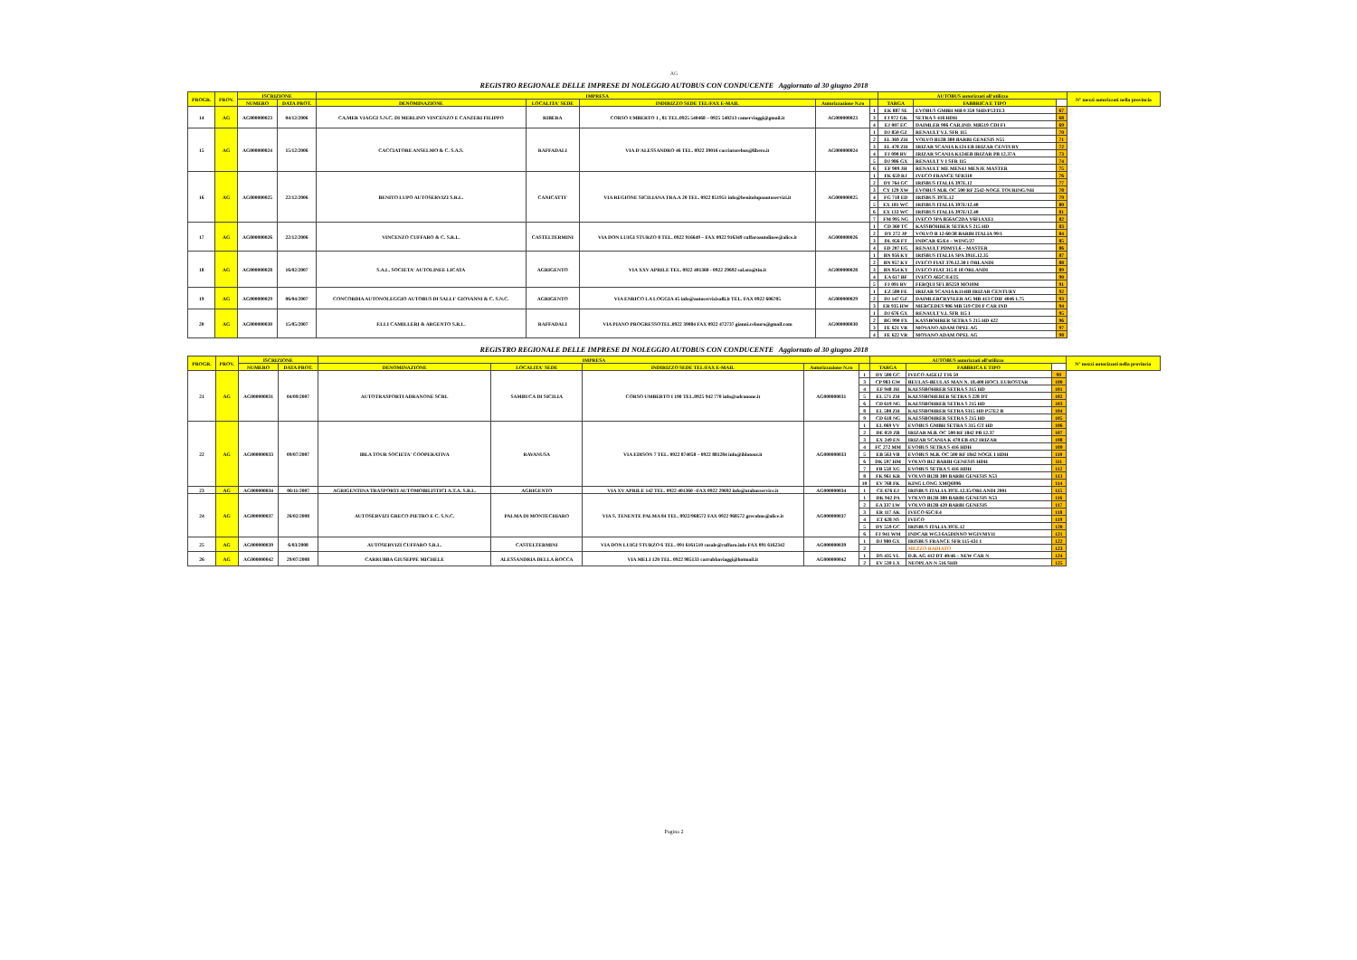AG
REGISTRO REGIONALE DELLE IMPRESE DI NOLEGGIO AUTOBUS CON CONDUCENTE Aggiornato al 30 giugno 2018
| PROGR. | PROV. | ISCRIZIONE | | IMPRESA | | | | | AUTOBUS autorizzati all'utilizzo | | | N° mezzi autorizzati nella provincia |
| --- | --- | --- | --- | --- | --- | --- | --- | --- | --- | --- | --- | --- |
| | | NUMERO | DATA PROT. | DENOMINAZIONE | LOCALITA' SEDE | INDIRIZZO SEDE TEL/FAX E-MAIL | Autorizzazione N.ro | | TARGA | FABBRICA E TIPO | | |
| 14 | AG | AG000000023 | 04/12/2006 | CA.MER VIAGGI S.N.C. DI MERLINO VINCENZO E CANZERI FILIPPO | RIBERA | CORSO UMBERTO 1 , 81 TEL.0925 540468 – 0925 540213 camerviaggi@gmail.it | AG000000023 | 1 | EK 887 SE | EVOBUS GMBH MB 0 350 SHD/P53TE3 | 67 | |
| | | | | | | | | 3 | FJ 972 GK | SETRA S 416 HDH | 68 | |
| | | | | | | | | 4 | EJ 007 EC | DAIMLER 906 CAR.IND. MB519 CDI F1 | 69 | |
| 15 | AG | AG000000024 | 15/12/2006 | CACCIATORE ANSELMO & C. S.A.S. | RAFFADALI | VIA D'ALESSANDRO 46 TEL. 0922 39016 cacciatorebus@libero.it | AG000000024 | 1 | DJ 850 GZ | RENAULT V.I. SFR 115 | 70 | |
| | | | | | | | | 2 | EL 369 ZH | VOLVO B12B 380 BARBI GENESIS N55 | 71 | |
| | | | | | | | | 3 | EL 478 ZH | IRIZAR SCANIA K124 EB IRIZAR CENTURY | 72 | |
| | | | | | | | | 4 | FJ 090 RV | IRIZAR SCANIA K124EB IRIZAR PB 12.37A | 73 | |
| | | | | | | | | 5 | DJ 986 GX | RENAULT V I SFR 115 | 74 | |
| | | | | | | | | 6 | EF 909 JH | RENAULT ME MEN4J MENJE MASTER | 75 | |
| 16 | AG | AG000000025 | 22/12/2006 | BENITO LUPO AUTOSERVIZI S.R.L. | CANICATTI' | VIA REGIONE SICILIANA TRA.A 20 TEL. 0922 851951 info@benitolupoautoservizi.it | AG000000025 | 1 | FK 659 RJ | IVECO FRANCE SFR310 | 76 | |
| | | | | | | | | 2 | DY 764 GC | IRISBUS ITALIA 397E.12 | 77 | |
| | | | | | | | | 3 | CY 129 XW | EVOBUS M.B. OC 500 RF 2542-NOGE TOURING/NH | 78 | |
| | | | | | | | | 4 | FG 718 ED | IRISBUS 397E.12 | 79 | |
| | | | | | | | | 5 | EX 181 WC | IRISBUS ITALIA 397E/12.40 | 80 | |
| | | | | | | | | 6 | EX 133 WC | IRISBUS ITALIA 397E/12.40 | 81 | |
| | | | | | | | | 7 | FM 995 NG | IVECO SPA B56AC2DA Y6F1AXE1 | 82 | |
| 17 | AG | AG000000026 | 22/12/2006 | VINCENZO CUFFARO & C. S.R.L. | CASTELTERMINI | VIA DON LUIGI STURZO 8 TEL. 0922 916649 – FAX 0922 916349 cuffaroautolinee@alice.it | AG000000026 | 1 | CD 360 TC | KASSBOHRER SETRA S 215 HD | 83 | |
| | | | | | | | | 2 | DY 272 JP | VOLVO B 12-60/38 BARBI ITALIA 99/1 | 84 | |
| | | | | | | | | 3 | DL 056 FT | INDCAR 65/E4 – WING/27 | 85 | |
| | | | | | | | | 4 | ED 207 EG | RENAULT PDMYL6 – MASTER | 86 | |
| 18 | AG | AG000000028 | 16/02/2007 | S.A.L. SOCIETA' AUTOLINEE LICATA | AGRIGENTO | VIA XXV APRILE TEL. 0922 401360 - 0922 29692 sal.ata@tin.it | AG000000028 | 1 | BN 956 KY | IRISBUS ITALIA SPA 391E.12.35 | 87 | |
| | | | | | | | | 2 | BN 957 KY | IVECO FIAT 370.12.30 I ORLANDI | 88 | |
| | | | | | | | | 3 | BN 954 KY | IVECO FIAT 315 8 18 ORLANDI | 89 | |
| | | | | | | | | 4 | EA 617 BF | IVECO A65C/E4/25 | 90 | |
| | | | | | | | | 5 | FJ 091 RV | FERQUI SF1 BS259 MO10M | 91 | |
| 19 | AG | AG000000029 | 06/04/2007 | CONCORDIA AUTONOLEGGIO AUTOBUS DI SALLI' GIOVANNI & C. S.N.C. | AGRIGENTO | VIA ENRICO LA LOGGIA 45 info@autoservizisalli.it TEL. FAX 0922 606705 | AG000000029 | 1 | EZ 580 FE | IRIZAR SCANIA K114IB IRIZAR CENTURY | 92 | |
| | | | | | | | | 2 | DJ 147 GZ | DAIMLERCRYSLER AG MB 413 CDIF 4046 1.75 | 93 | |
| | | | | | | | | 3 | ER 935 HW | MERCEDES 906 MB 519 CDI F CAR IND | 94 | |
| 20 | AG | AG000000030 | 15/05/2007 | F.LLI CAMILLERI & ARGENTO S.R.L. | RAFFADALI | VIA PIANO PROGRESSOTEL.0922 39084 FAX 0922 472737 gianni.celauro@gmail.com | AG000000030 | 1 | DJ 676 GX | RENAULT V.I. SFR 115 I | 95 | |
| | | | | | | | | 2 | BG 990 FX | KASSBOHRER SETRA S 215 HD 422 | 96 | |
| | | | | | | | | 3 | FE 621 VR | MOVANO ADAM OPEL AG | 97 | |
| | | | | | | | | 4 | FE 622 VR | MOVANO ADAM OPEL AG | 98 | |
REGISTRO REGIONALE DELLE IMPRESE DI NOLEGGIO AUTOBUS CON CONDUCENTE Aggiornato al 30 giugno 2018
| PROGR. | PROV. | ISCRIZIONE | | IMPRESA | | | | | AUTOBUS autorizzati all'utilizzo | | | N° mezzi autorizzati nella provincia |
| --- | --- | --- | --- | --- | --- | --- | --- | --- | --- | --- | --- | --- |
| | | NUMERO | DATA PROT. | DENOMINAZIONE | LOCALITA' SEDE | INDIRIZZO SEDE TEL/FAX E-MAIL | Autorizzazione N.ro | | TARGA | FABBRICA E TIPO | | |
| 21 | AG | AG000000031 | 04/09/2007 | AUTOTRASPORTI ADRANONE SCRL | SAMBUCA DI SICILIA | CORSO UMBERTO I 190 TEL.0925 942 770 info@adranone.it | AG000000031 | 1 | DY 580 GC | IVECO A45E12 T16 50 | 99 | |
| | | | | | | | | 3 | CP 983 GW | BEULAS-BEULAS MAN N. 18.400 HOCL EUROSTAR | 100 | |
| | | | | | | | | 4 | EF 948 JH | KAESSBOHRER SETRA S 315 HD | 101 | |
| | | | | | | | | 5 | EL 571 ZH | KAESSBOHERER SETRA S 228 DT | 102 | |
| | | | | | | | | 6 | CD 619 NG | KAESSBOHRER SETRA S 215 HD | 103 | |
| | | | | | | | | 8 | EL 580 ZH | KAESSBOHRER SETRA S315 HD P57E2 B | 104 | |
| | | | | | | | | 9 | CD 618 NG | KAESSBOHRER SETRA S 215 HD | 105 | |
| 22 | AG | AG000000033 | 09/07/2007 | IBLA TOUR SOCIETA' COOPERATIVA | RAVANUSA | VIA EDISON 7 TEL. 0922 874058 – 0922 881284 info@iblatour.it | AG000000033 | 1 | EL 069 VV | EVOBUS GMBH SETRA S 315 GT HD | 106 | |
| | | | | | | | | 2 | DE 059 ZB | IRIZAR M.B. OC 500 RF 1842 PB 12.37 | 107 | |
| | | | | | | | | 3 | EX 249 EN | IRIZAR SCANIA K 470 EB 4X2 IRIZAR | 108 | |
| | | | | | | | | 4 | FC 272 MM | EVOBUS SETRA S 416 HDH | 109 | |
| | | | | | | | | 5 | EB 563 VB | EVOBUS M.B. OC 500 RF 1842 NOGE I HDH | 110 | |
| | | | | | | | | 6 | DK 597 HM | VOLVO B12 BARBI GENESIS HDH | 111 | |
| | | | | | | | | 7 | FB 558 XG | EVOBUS SETRA S 416 HDH | 112 | |
| | | | | | | | | 8 | FK 961 KR | VOLVO B12B 380 BARBI GENESIS N53 | 113 | |
| | | | | | | | | 10 | EV 768 FK | KING LONG XMQ6996 | 114 | |
| 23 | AG | AG000000034 | 06/11/2007 | AGRIGENTINA TRASPORTI AUTOMOBILISTICI A.T.A. S.R.L. | AGRIGENTO | VIA XV APRILE 142 TEL. 0922 401360 –FAX 0922 29692 info@atabusservice.it | AG000000034 | 1 | CE 676 EJ | IRISBUS ITALIA 397E.12.35/ORLANDI 2001 | 115 | |
| 24 | AG | AG000000037 | 26/02/2008 | AUTOSERVIZI GRECO PIETRO E C. S.N.C. | PALMA DI MONTECHIARO | VIA S. TENENTE PALMA 84 TEL. 0922/968572 FAX 0922 968572 grecobus@alice.it | AG000000037 | 1 | DK 942 PA | VOLVO B12B 380 BARBI GENESIS N53 | 116 | |
| | | | | | | | | 2 | EA 337 LW | VOLVO B12B 420 BARBI GENESIS | 117 | |
| | | | | | | | | 3 | ER 117 AK | IVECO 65C/E4 | 118 | |
| | | | | | | | | 4 | ET 628 NS | IVECO | 119 | |
| | | | | | | | | 5 | DY 559 GC | IRISBUS ITALIA 397E.12 | 120 | |
| | | | | | | | | 6 | FJ 941 WM | INDCAR WG3 6A5DINNO WGIVMY11 | 121 | |
| 25 | AG | AG000000039 | 6/03/2008 | AUTOSERVIZI CUFFARO S.R.L. | CASTELTERMINI | VIA DON LUIGI STURZO 6 TEL. 091 6161510 casale@cuffaro.info FAX 091 6162342 | AG000000039 | 1 | DJ 980 GX | IRISBUS FRANCE SFR 115-431 I | 122 | |
| | | | | | | | | 2 | | MEZZO RADIATO | 123 | |
| 26 | AG | AG000000042 | 29/07/2008 | CARRUBBA GIUSEPPE MICHELE | ALESSANDRIA DELLA ROCCA | VIA MELI 120 TEL. 0922 985133 carrubbaviaggi@hotmail.it | AG000000042 | 1 | DS 435 VL | D.B. AG 412 DT 40/46 – NEW CAR N | 124 | |
| | | | | | | | | 2 | EV 539 LX | NEOPLAN N 516 SHD | 125 | |
Pagina 2